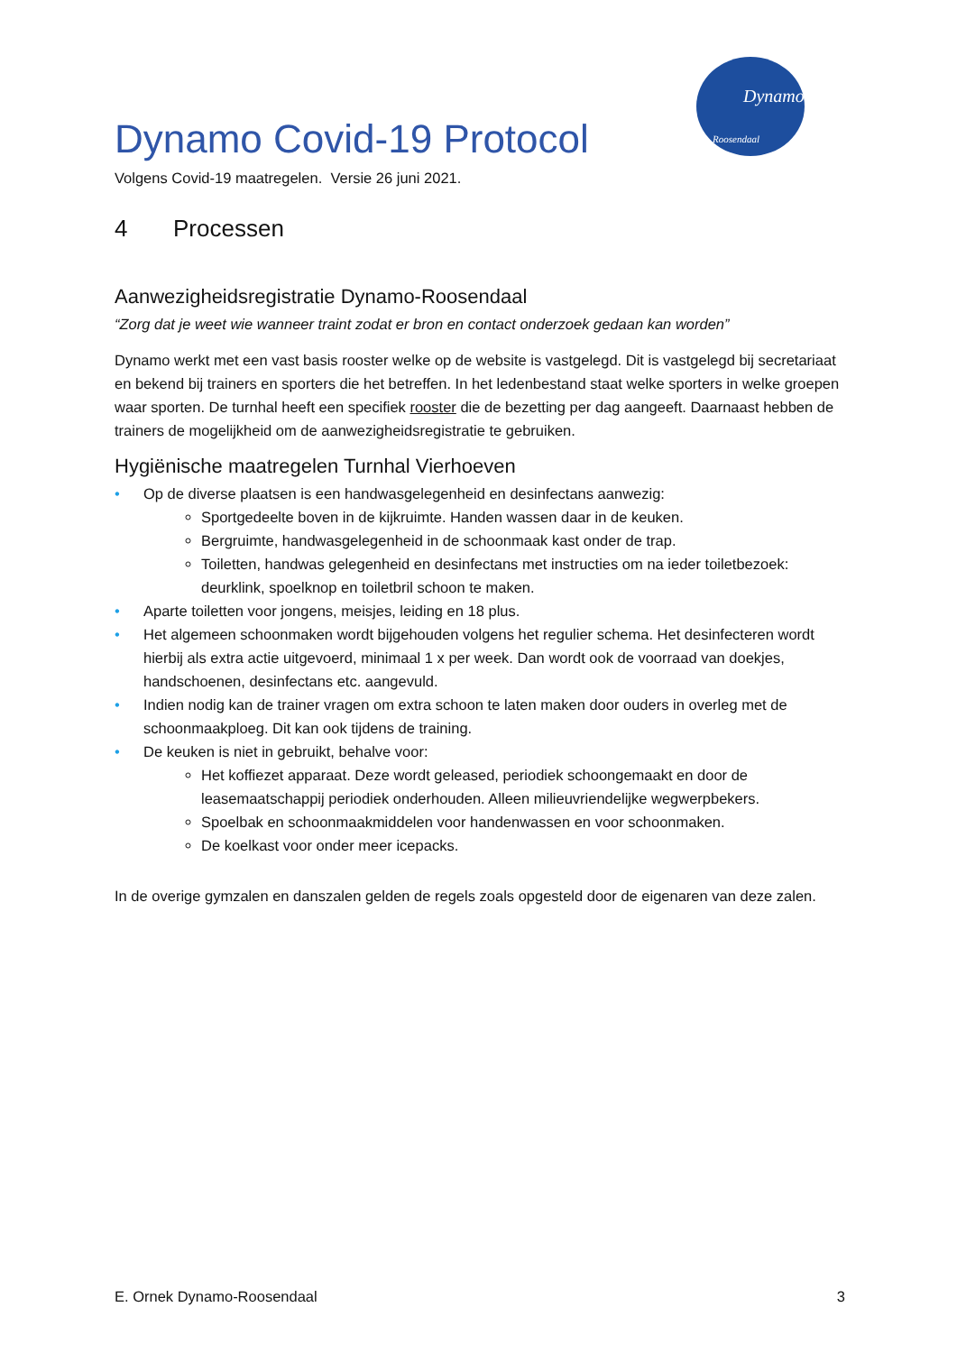Dynamo
Roosendaal
Dynamo Covid-19 Protocol
Volgens Covid-19 maatregelen. Versie 26 juni 2021.
4 Processen
Aanwezigheidsregistratie Dynamo-Roosendaal
“Zorg dat je weet wie wanneer traint zodat er bron en contact onderzoek gedaan kan worden”
Dynamo werkt met een vast basis rooster welke op de website is vastgelegd. Dit is vastgelegd bij secretariaat en bekend bij trainers en sporters die het betreffen. In het ledenbestand staat welke sporters in welke groepen waar sporten. De turnhal heeft een specifiek rooster die de bezetting per dag aangeeft. Daarnaast hebben de trainers de mogelijkheid om de aanwezigheidsregistratie te gebruiken.
Hygiënische maatregelen Turnhal Vierhoeven
• Op de diverse plaatsen is een handwasgelegenheid en desinfectans aanwezig:
Sportgedeelte boven in de kijkruimte. Handen wassen daar in de keuken.
Bergruimte, handwasgelegenheid in de schoonmaak kast onder de trap.
Toiletten, handwas gelegenheid en desinfectans met instructies om na ieder toiletbezoek: deurklink, spoelknop en toiletbril schoon te maken.
• Aparte toiletten voor jongens, meisjes, leiding en 18 plus.
• Het algemeen schoonmaken wordt bijgehouden volgens het regulier schema. Het desinfecteren wordt hierbij als extra actie uitgevoerd, minimaal 1 x per week. Dan wordt ook de voorraad van doekjes, handschoenen, desinfectans etc. aangevuld.
• Indien nodig kan de trainer vragen om extra schoon te laten maken door ouders in overleg met de schoonmaakploeg. Dit kan ook tijdens de training.
• De keuken is niet in gebruikt, behalve voor:
Het koffiezet apparaat. Deze wordt geleased, periodiek schoongemaakt en door de leasemaatschappij periodiek onderhouden. Alleen milieuvriendelijke wegwerpbekers.
Spoelbak en schoonmaakmiddelen voor handenwassen en voor schoonmaken.
De koelkast voor onder meer icepacks.
In de overige gymzalen en danszalen gelden de regels zoals opgesteld door de eigenaren van deze zalen.
E. Ornek Dynamo-Roosendaal 3